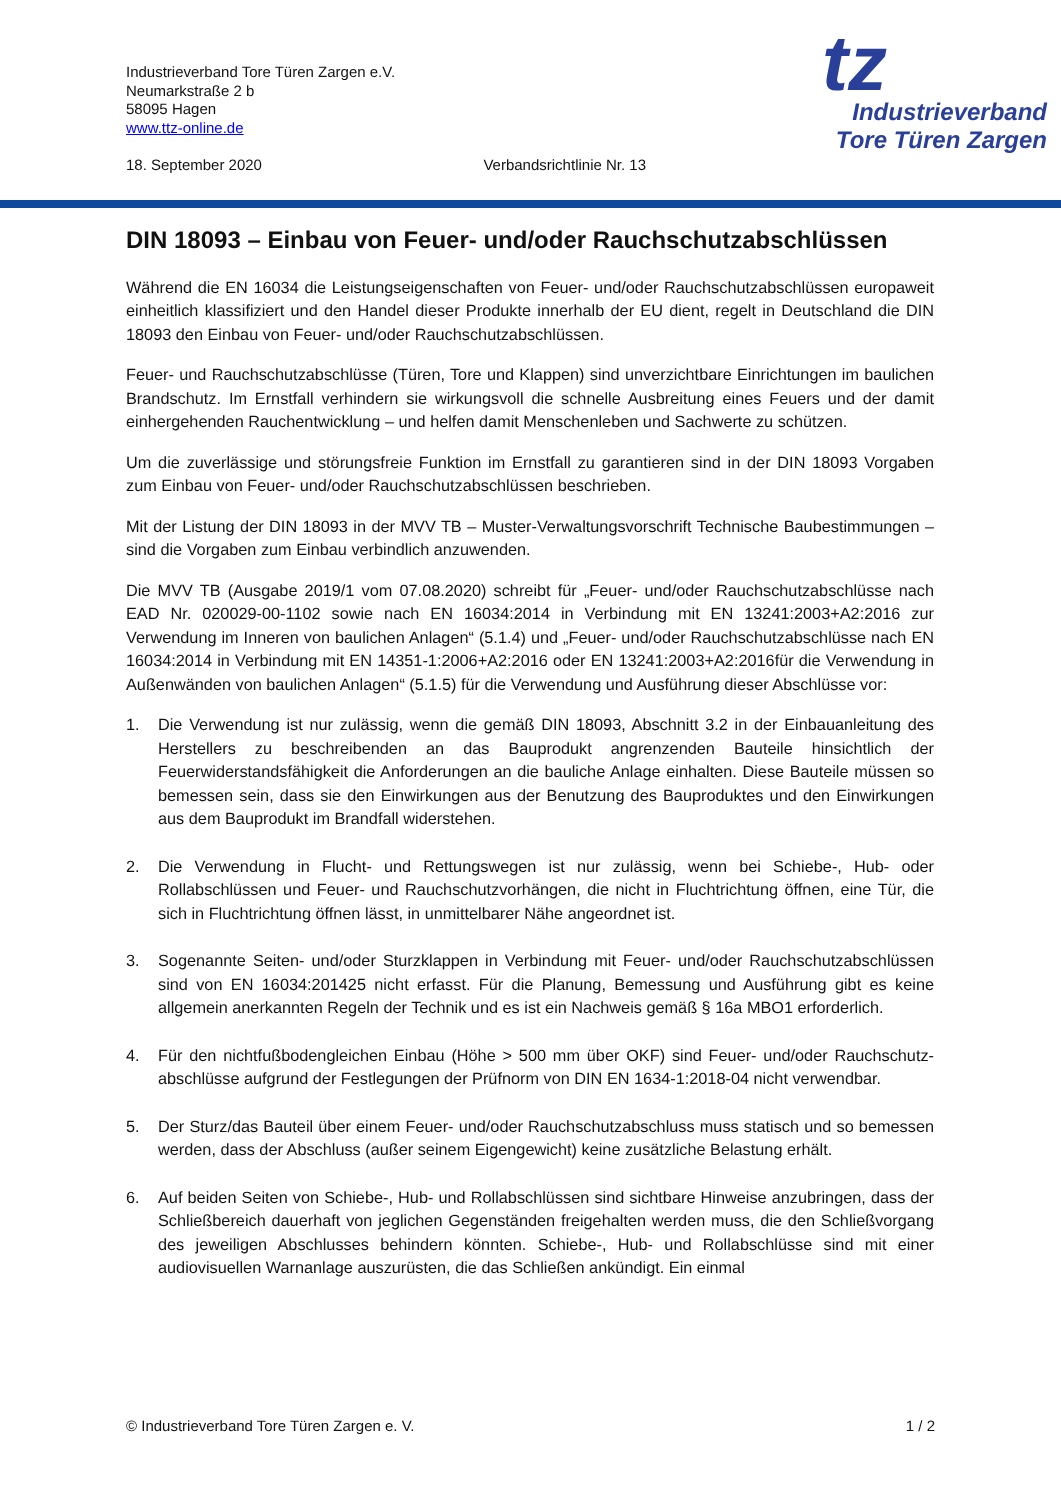Industrieverband Tore Türen Zargen e.V.
Neumarkstraße 2 b
58095 Hagen
www.ttz-online.de
18. September 2020 Verbandsrichtlinie Nr. 13
tz
Industrieverband
Tore Türen Zargen
DIN 18093 – Einbau von Feuer- und/oder Rauchschutzabschlüssen
Während die EN 16034 die Leistungseigenschaften von Feuer- und/oder Rauchschutzabschlüssen europaweit einheitlich klassifiziert und den Handel dieser Produkte innerhalb der EU dient, regelt in Deutschland die DIN 18093 den Einbau von Feuer- und/oder Rauchschutzabschlüssen.
Feuer- und Rauchschutzabschlüsse (Türen, Tore und Klappen) sind unverzichtbare Einrichtungen im baulichen Brandschutz. Im Ernstfall verhindern sie wirkungsvoll die schnelle Ausbreitung eines Feuers und der damit einhergehenden Rauchentwicklung – und helfen damit Menschenleben und Sachwerte zu schützen.
Um die zuverlässige und störungsfreie Funktion im Ernstfall zu garantieren sind in der DIN 18093 Vorgaben zum Einbau von Feuer- und/oder Rauchschutzabschlüssen beschrieben.
Mit der Listung der DIN 18093 in der MVV TB – Muster-Verwaltungsvorschrift Technische Baubestimmungen – sind die Vorgaben zum Einbau verbindlich anzuwenden.
Die MVV TB (Ausgabe 2019/1 vom 07.08.2020) schreibt für „Feuer- und/oder Rauchschutzabschlüsse nach EAD Nr. 020029-00-1102 sowie nach EN 16034:2014 in Verbindung mit EN 13241:2003+A2:2016 zur Verwendung im Inneren von baulichen Anlagen“ (5.1.4) und „Feuer- und/oder Rauchschutzabschlüsse nach EN 16034:2014 in Verbindung mit EN 14351-1:2006+A2:2016 oder EN 13241:2003+A2:2016für die Verwendung in Außenwänden von baulichen Anlagen“ (5.1.5) für die Verwendung und Ausführung dieser Abschlüsse vor:
1. Die Verwendung ist nur zulässig, wenn die gemäß DIN 18093, Abschnitt 3.2 in der Einbauanleitung des Herstellers zu beschreibenden an das Bauprodukt angrenzenden Bauteile hinsichtlich der Feuerwiderstandsfähigkeit die Anforderungen an die bauliche Anlage einhalten. Diese Bauteile müssen so bemessen sein, dass sie den Einwirkungen aus der Benutzung des Bauproduktes und den Einwirkungen aus dem Bauprodukt im Brandfall widerstehen.
2. Die Verwendung in Flucht- und Rettungswegen ist nur zulässig, wenn bei Schiebe-, Hub- oder Rollabschlüssen und Feuer- und Rauchschutzvorhängen, die nicht in Fluchtrichtung öffnen, eine Tür, die sich in Fluchtrichtung öffnen lässt, in unmittelbarer Nähe angeordnet ist.
3. Sogenannte Seiten- und/oder Sturzklappen in Verbindung mit Feuer- und/oder Rauchschutzabschlüssen sind von EN 16034:201425 nicht erfasst. Für die Planung, Bemessung und Ausführung gibt es keine allgemein anerkannten Regeln der Technik und es ist ein Nachweis gemäß § 16a MBO1 erforderlich.
4. Für den nichtfußbodengleichen Einbau (Höhe > 500 mm über OKF) sind Feuer- und/oder Rauchschutz-abschlüsse aufgrund der Festlegungen der Prüfnorm von DIN EN 1634-1:2018-04 nicht verwendbar.
5. Der Sturz/das Bauteil über einem Feuer- und/oder Rauchschutzabschluss muss statisch und so bemessen werden, dass der Abschluss (außer seinem Eigengewicht) keine zusätzliche Belastung erhält.
6. Auf beiden Seiten von Schiebe-, Hub- und Rollabschlüssen sind sichtbare Hinweise anzubringen, dass der Schließbereich dauerhaft von jeglichen Gegenständen freigehalten werden muss, die den Schließvorgang des jeweiligen Abschlusses behindern könnten. Schiebe-, Hub- und Rollabschlüsse sind mit einer audiovisuellen Warnanlage auszurüsten, die das Schließen ankündigt. Ein einmal
© Industrieverband Tore Türen Zargen e. V. 1 / 2